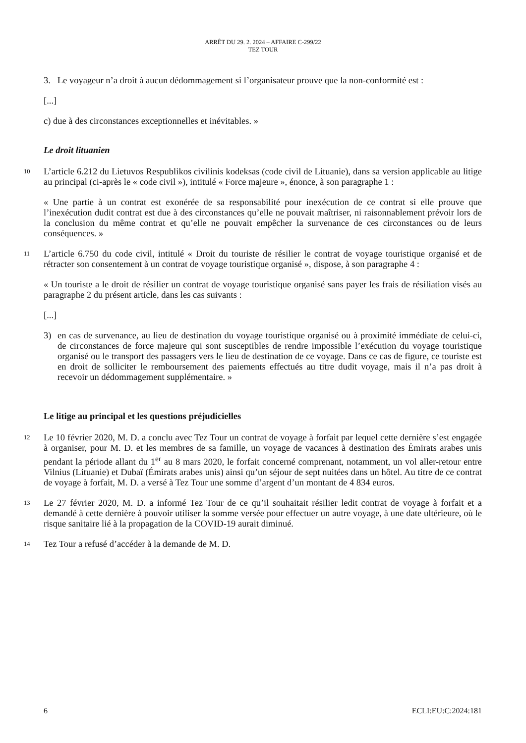ARRÊT DU 29. 2. 2024 – AFFAIRE C-299/22
TEZ TOUR
3. Le voyageur n’a droit à aucun dédommagement si l’organisateur prouve que la non-conformité est :
[...]
c) due à des circonstances exceptionnelles et inévitables. »
Le droit lituanien
10
L’article 6.212 du Lietuvos Respublikos civilinis kodeksas (code civil de Lituanie), dans sa version applicable au litige au principal (ci-après le « code civil »), intitulé « Force majeure », énonce, à son paragraphe 1 :
« Une partie à un contrat est exonérée de sa responsabilité pour inexécution de ce contrat si elle prouve que l’inexécution dudit contrat est due à des circonstances qu’elle ne pouvait maîtriser, ni raisonnablement prévoir lors de la conclusion du même contrat et qu’elle ne pouvait empêcher la survenance de ces circonstances ou de leurs conséquences. »
11
L’article 6.750 du code civil, intitulé « Droit du touriste de résilier le contrat de voyage touristique organisé et de rétracter son consentement à un contrat de voyage touristique organisé », dispose, à son paragraphe 4 :
« Un touriste a le droit de résilier un contrat de voyage touristique organisé sans payer les frais de résiliation visés au paragraphe 2 du présent article, dans les cas suivants :
[...]
3) en cas de survenance, au lieu de destination du voyage touristique organisé ou à proximité immédiate de celui-ci, de circonstances de force majeure qui sont susceptibles de rendre impossible l’exécution du voyage touristique organisé ou le transport des passagers vers le lieu de destination de ce voyage. Dans ce cas de figure, ce touriste est en droit de solliciter le remboursement des paiements effectués au titre dudit voyage, mais il n’a pas droit à recevoir un dédommagement supplémentaire. »
Le litige au principal et les questions préjudicielles
12
Le 10 février 2020, M. D. a conclu avec Tez Tour un contrat de voyage à forfait par lequel cette dernière s’est engagée à organiser, pour M. D. et les membres de sa famille, un voyage de vacances à destination des Émirats arabes unis pendant la période allant du 1<sup>er</sup> au 8 mars 2020, le forfait concerné comprenant, notamment, un vol aller-retour entre Vilnius (Lituanie) et Dubaï (Émirats arabes unis) ainsi qu’un séjour de sept nuitées dans un hôtel. Au titre de ce contrat de voyage à forfait, M. D. a versé à Tez Tour une somme d’argent d’un montant de 4 834 euros.
13
Le 27 février 2020, M. D. a informé Tez Tour de ce qu’il souhaitait résilier ledit contrat de voyage à forfait et a demandé à cette dernière à pouvoir utiliser la somme versée pour effectuer un autre voyage, à une date ultérieure, où le risque sanitaire lié à la propagation de la COVID-19 aurait diminué.
14
Tez Tour a refusé d’accéder à la demande de M. D.
6 ECLI:EU:C:2024:181